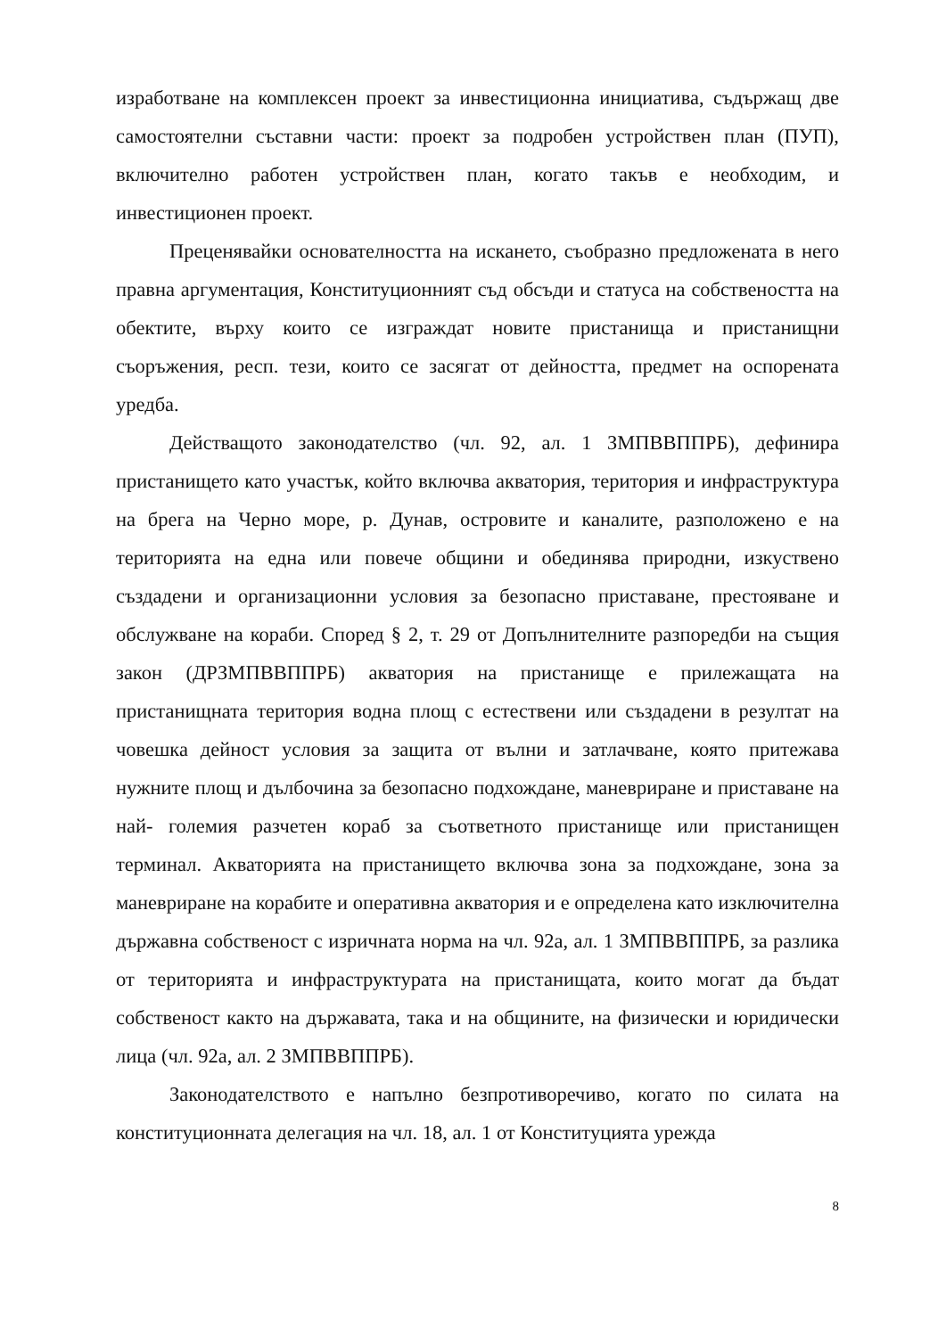изработване на комплексен проект за инвестиционна инициатива, съдържащ две самостоятелни съставни части: проект за подробен устройствен план (ПУП), включително работен устройствен план, когато такъв е необходим, и инвестиционен проект.
Преценявайки основателността на искането, съобразно предложената в него правна аргументация, Конституционният съд обсъди и статуса на собствеността на обектите, върху които се изграждат новите пристанища и пристанищни съоръжения, респ. тези, които се засягат от дейността, предмет на оспорената уредба.
Действащото законодателство (чл. 92, ал. 1 ЗМПВВППРБ), дефинира пристанището като участък, който включва акватория, територия и инфраструктура на брега на Черно море, р. Дунав, островите и каналите, разположено е на територията на една или повече общини и обединява природни, изкуствено създадени и организационни условия за безопасно приставане, престояване и обслужване на кораби. Според § 2, т. 29 от Допълнителните разпоредби на същия закон (ДРЗМПВВППРБ) акватория на пристанище е прилежащата на пристанищната територия водна площ с естествени или създадени в резултат на човешка дейност условия за защита от вълни и затлачване, която притежава нужните площ и дълбочина за безопасно подхождане, маневриране и приставане на най- големия разчетен кораб за съответното пристанище или пристанищен терминал. Акваторията на пристанището включва зона за подхождане, зона за маневриране на корабите и оперативна акватория и е определена като изключителна държавна собственост с изричната норма на чл. 92а, ал. 1 ЗМПВВППРБ, за разлика от територията и инфраструктурата на пристанищата, които могат да бъдат собственост както на държавата, така и на общините, на физически и юридически лица (чл. 92а, ал. 2 ЗМПВВППРБ).
Законодателството е напълно безпротиворечиво, когато по силата на конституционната делегация на чл. 18, ал. 1 от Конституцията урежда
8